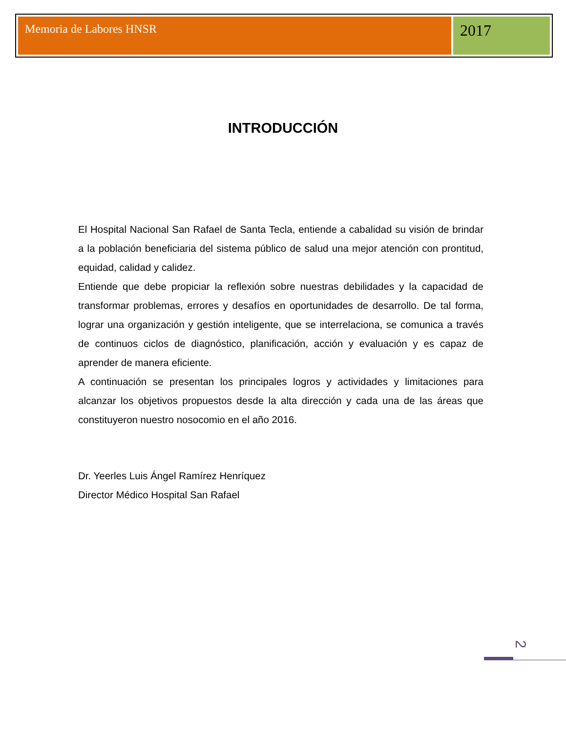Memoria de Labores HNSR
2017
INTRODUCCIÓN
El Hospital Nacional San Rafael de Santa Tecla, entiende a cabalidad su visión de brindar a la población beneficiaria del sistema público de salud una mejor atención con prontitud, equidad, calidad y calidez.
Entiende que debe propiciar la reflexión sobre nuestras debilidades y la capacidad de transformar problemas, errores y desafíos en oportunidades de desarrollo. De tal forma, lograr una organización y gestión inteligente, que se interrelaciona, se comunica a través de continuos ciclos de diagnóstico, planificación, acción y evaluación y es capaz de aprender de manera eficiente.
A continuación se presentan los principales logros y actividades y limitaciones para alcanzar los objetivos propuestos desde la alta dirección y cada una de las áreas que constituyeron nuestro nosocomio en el año 2016.
Dr. Yeerles Luis Ángel Ramírez Henríquez
Director Médico Hospital San Rafael
2